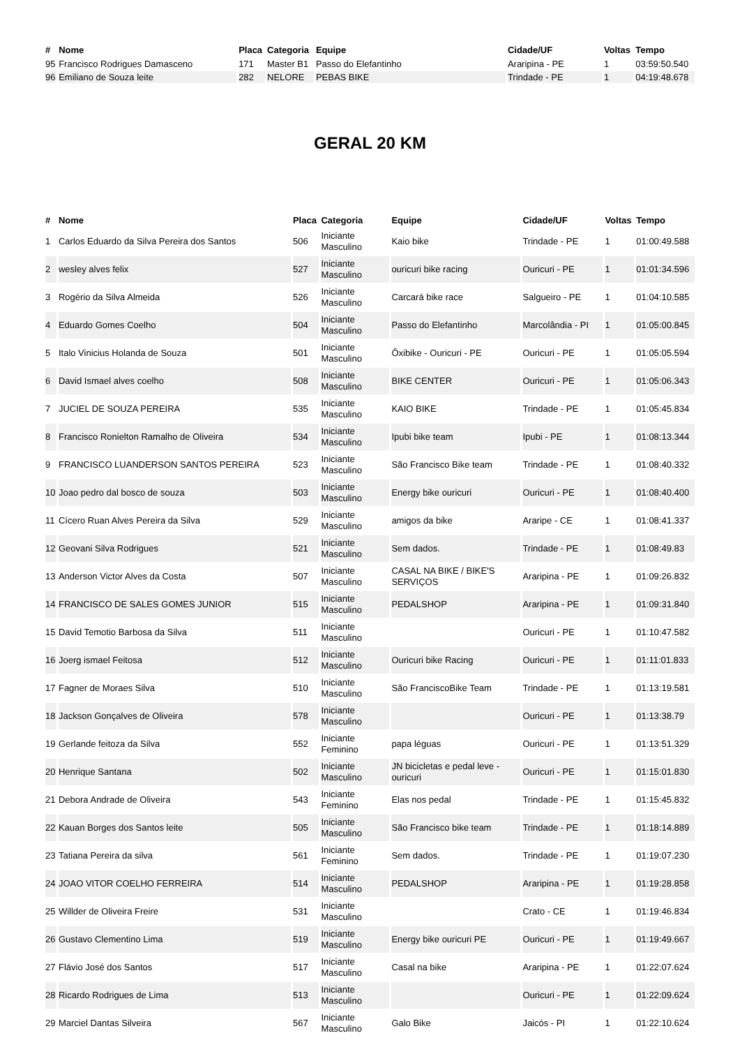| # | Nome | Placa | Categoria | Equipe | Cidade/UF | Voltas | Tempo |
| --- | --- | --- | --- | --- | --- | --- | --- |
| 95 | Francisco Rodrigues Damasceno | 171 | Master B1 | Passo do Elefantinho | Araripina - PE | 1 | 03:59:50.540 |
| 96 | Emiliano de Souza leite | 282 | NELORE | PEBAS BIKE | Trindade - PE | 1 | 04:19:48.678 |
GERAL 20 KM
| # | Nome | Placa | Categoria | Equipe | Cidade/UF | Voltas | Tempo |
| --- | --- | --- | --- | --- | --- | --- | --- |
| 1 | Carlos Eduardo da Silva Pereira dos Santos | 506 | Iniciante Masculino | Kaio bike | Trindade - PE | 1 | 01:00:49.588 |
| 2 | wesley alves felix | 527 | Iniciante Masculino | ouricuri bike racing | Ouricuri - PE | 1 | 01:01:34.596 |
| 3 | Rogério da Silva Almeida | 526 | Iniciante Masculino | Carcará bike race | Salgueiro - PE | 1 | 01:04:10.585 |
| 4 | Eduardo Gomes Coelho | 504 | Iniciante Masculino | Passo do Elefantinho | Marcolândia - PI | 1 | 01:05:00.845 |
| 5 | Italo Vinicius Holanda de Souza | 501 | Iniciante Masculino | Ôxibike - Ouricuri - PE | Ouricuri - PE | 1 | 01:05:05.594 |
| 6 | David Ismael alves coelho | 508 | Iniciante Masculino | BIKE CENTER | Ouricuri - PE | 1 | 01:05:06.343 |
| 7 | JUCIEL DE SOUZA PEREIRA | 535 | Iniciante Masculino | KAIO BIKE | Trindade - PE | 1 | 01:05:45.834 |
| 8 | Francisco Ronielton Ramalho de Oliveira | 534 | Iniciante Masculino | Ipubi bike team | Ipubi - PE | 1 | 01:08:13.344 |
| 9 | FRANCISCO LUANDERSON SANTOS PEREIRA | 523 | Iniciante Masculino | São Francisco Bike team | Trindade - PE | 1 | 01:08:40.332 |
| 10 | Joao pedro dal bosco de souza | 503 | Iniciante Masculino | Energy bike ouricuri | Ouricuri - PE | 1 | 01:08:40.400 |
| 11 | Cícero Ruan Alves Pereira da Silva | 529 | Iniciante Masculino | amigos da bike | Araripe - CE | 1 | 01:08:41.337 |
| 12 | Geovani Silva Rodrigues | 521 | Iniciante Masculino | Sem dados. | Trindade - PE | 1 | 01:08:49.83 |
| 13 | Anderson Victor Alves da Costa | 507 | Iniciante Masculino | CASAL NA BIKE / BIKE'S SERVIÇOS | Araripina - PE | 1 | 01:09:26.832 |
| 14 | FRANCISCO DE SALES GOMES JUNIOR | 515 | Iniciante Masculino | PEDALSHOP | Araripina - PE | 1 | 01:09:31.840 |
| 15 | David Temotio Barbosa da Silva | 511 | Iniciante Masculino | | Ouricuri - PE | 1 | 01:10:47.582 |
| 16 | Joerg ismael Feitosa | 512 | Iniciante Masculino | Ouricuri bike Racing | Ouricuri - PE | 1 | 01:11:01.833 |
| 17 | Fagner de Moraes Silva | 510 | Iniciante Masculino | São FranciscoBike Team | Trindade - PE | 1 | 01:13:19.581 |
| 18 | Jackson Gonçalves de Oliveira | 578 | Iniciante Masculino | | Ouricuri - PE | 1 | 01:13:38.79 |
| 19 | Gerlande feitoza da Silva | 552 | Iniciante Feminino | papa léguas | Ouricuri - PE | 1 | 01:13:51.329 |
| 20 | Henrique Santana | 502 | Iniciante Masculino | JN bicicletas e pedal leve - ouricuri | Ouricuri - PE | 1 | 01:15:01.830 |
| 21 | Debora Andrade de Oliveira | 543 | Iniciante Feminino | Elas nos pedal | Trindade - PE | 1 | 01:15:45.832 |
| 22 | Kauan Borges dos Santos leite | 505 | Iniciante Masculino | São Francisco bike team | Trindade - PE | 1 | 01:18:14.889 |
| 23 | Tatiana Pereira da silva | 561 | Iniciante Feminino | Sem dados. | Trindade - PE | 1 | 01:19:07.230 |
| 24 | JOAO VITOR COELHO FERREIRA | 514 | Iniciante Masculino | PEDALSHOP | Araripina - PE | 1 | 01:19:28.858 |
| 25 | Willder de Oliveira Freire | 531 | Iniciante Masculino | | Crato - CE | 1 | 01:19:46.834 |
| 26 | Gustavo Clementino Lima | 519 | Iniciante Masculino | Energy bike ouricuri PE | Ouricuri - PE | 1 | 01:19:49.667 |
| 27 | Flávio José dos Santos | 517 | Iniciante Masculino | Casal na bike | Araripina - PE | 1 | 01:22:07.624 |
| 28 | Ricardo Rodrigues de Lima | 513 | Iniciante Masculino | | Ouricuri - PE | 1 | 01:22:09.624 |
| 29 | Marciel Dantas Silveira | 567 | Iniciante Masculino | Galo Bike | Jaicós - PI | 1 | 01:22:10.624 |